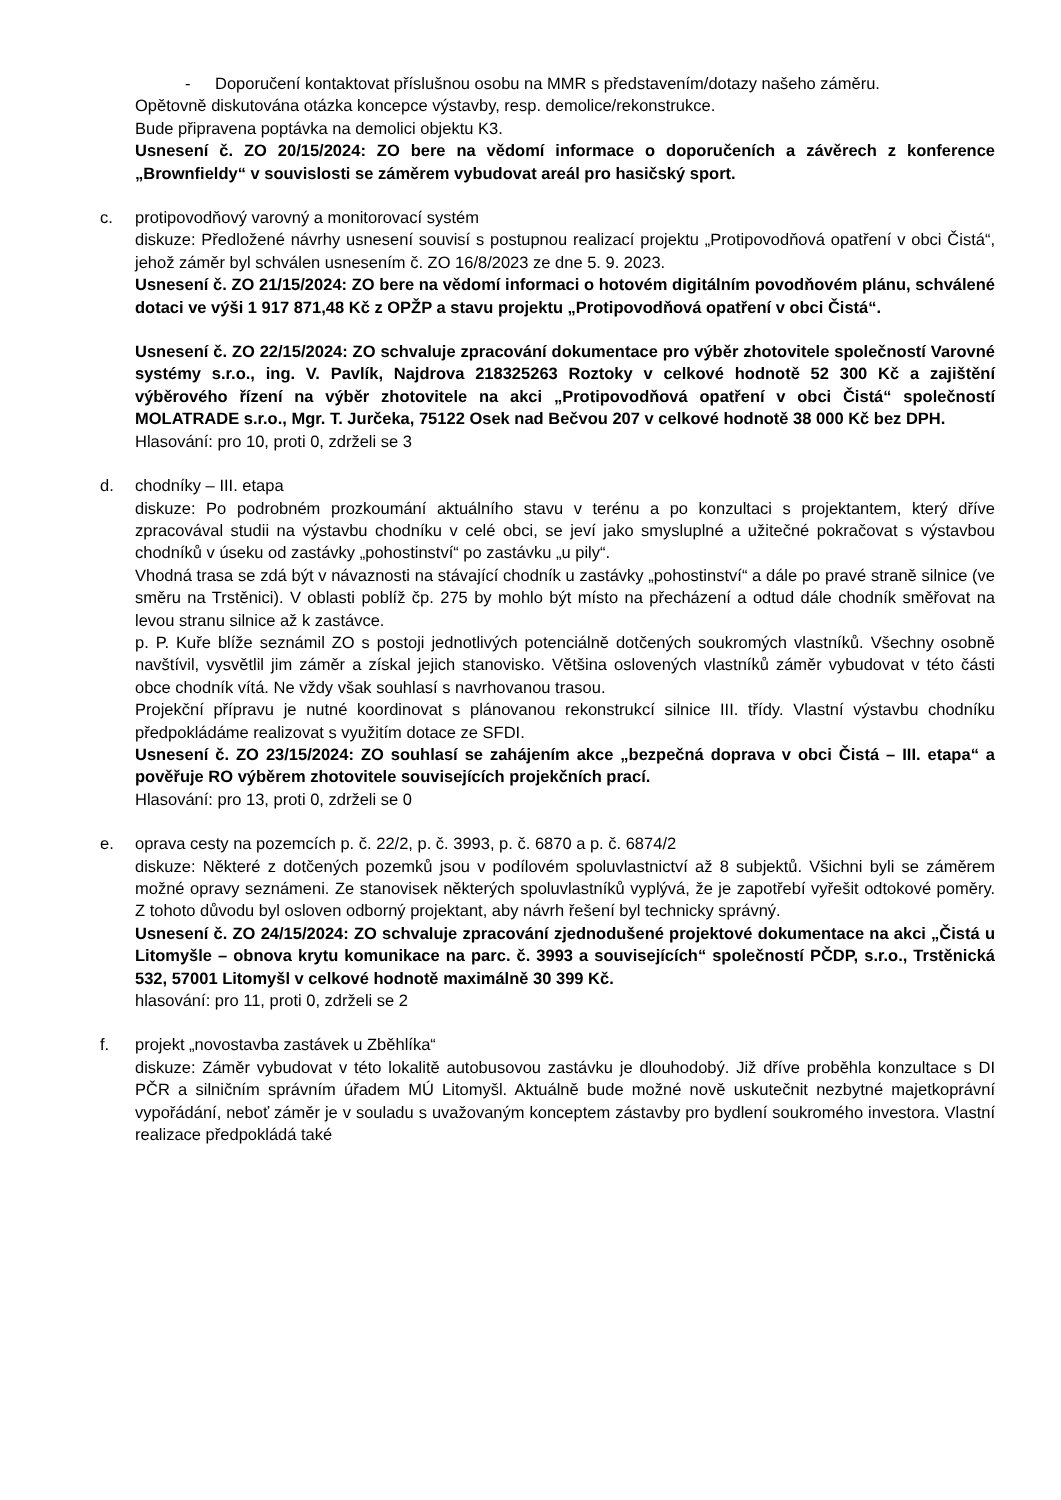-
Doporučení kontaktovat příslušnou osobu na MMR s představením/dotazy našeho záměru.
Opětovně diskutována otázka koncepce výstavby, resp. demolice/rekonstrukce.
Bude připravena poptávka na demolici objektu K3.
Usnesení č. ZO 20/15/2024: ZO bere na vědomí informace o doporučeních a závěrech z konference „Brownfieldy“ v souvislosti se záměrem vybudovat areál pro hasičský sport.
c.
protipovodňový varovný a monitorovací systém
diskuze: Předložené návrhy usnesení souvisí s postupnou realizací projektu „Protipovodňová opatření v obci Čistá“, jehož záměr byl schválen usnesením č. ZO 16/8/2023 ze dne 5. 9. 2023.
Usnesení č. ZO 21/15/2024: ZO bere na vědomí informaci o hotovém digitálním povodňovém plánu, schválené dotaci ve výši 1 917 871,48 Kč z OPŽP a stavu projektu „Protipovodňová opatření v obci Čistá“.
Usnesení č. ZO 22/15/2024: ZO schvaluje zpracování dokumentace pro výběr zhotovitele společností Varovné systémy s.r.o., ing. V. Pavlík, Najdrova 218325263 Roztoky v celkové hodnotě 52 300 Kč a zajištění výběrového řízení na výběr zhotovitele na akci „Protipovodňová opatření v obci Čistá“ společností MOLATRADE s.r.o., Mgr. T. Jurčeka, 75122 Osek nad Bečvou 207 v celkové hodnotě 38 000 Kč bez DPH.
Hlasování: pro 10, proti 0, zdrželi se 3
d.
chodníky – III. etapa
diskuze: Po podrobném prozkoumání aktuálního stavu v terénu a po konzultaci s projektantem, který dříve zpracovával studii na výstavbu chodníku v celé obci, se jeví jako smysluplné a užitečné pokračovat s výstavbou chodníků v úseku od zastávky „pohostinství“ po zastávku „u pily“.
Vhodná trasa se zdá být v návaznosti na stávající chodník u zastávky „pohostinství“ a dále po pravé straně silnice (ve směru na Trstěnici). V oblasti poblíž čp. 275 by mohlo být místo na přecházení a odtud dále chodník směřovat na levou stranu silnice až k zastávce.
p. P. Kuře blíže seznámil ZO s postoji jednotlivých potenciálně dotčených soukromých vlastníků. Všechny osobně navštívil, vysvětlil jim záměr a získal jejich stanovisko. Většina oslovených vlastníků záměr vybudovat v této části obce chodník vítá. Ne vždy však souhlasí s navrhovanou trasou.
Projekční přípravu je nutné koordinovat s plánovanou rekonstrukcí silnice III. třídy. Vlastní výstavbu chodníku předpokládáme realizovat s využitím dotace ze SFDI.
Usnesení č. ZO 23/15/2024: ZO souhlasí se zahájením akce „bezpečná doprava v obci Čistá – III. etapa“ a pověřuje RO výběrem zhotovitele souvisejících projekčních prací.
Hlasování: pro 13, proti 0, zdrželi se 0
e.
oprava cesty na pozemcích p. č. 22/2, p. č. 3993, p. č. 6870 a p. č. 6874/2
diskuze: Některé z dotčených pozemků jsou v podílovém spoluvlastnictví až 8 subjektů. Všichni byli se záměrem možné opravy seznámeni. Ze stanovisek některých spoluvlastníků vyplývá, že je zapotřebí vyřešit odtokové poměry. Z tohoto důvodu byl osloven odborný projektant, aby návrh řešení byl technicky správný.
Usnesení č. ZO 24/15/2024: ZO schvaluje zpracování zjednodušené projektové dokumentace na akci „Čistá u Litomyšle – obnova krytu komunikace na parc. č. 3993 a souvisejících“ společností PČDP, s.r.o., Trstěnická 532, 57001 Litomyšl v celkové hodnotě maximálně 30 399 Kč.
hlasování: pro 11, proti 0, zdrželi se 2
f.
projekt „novostavba zastávek u Zběhlíka“
diskuze: Záměr vybudovat v této lokalitě autobusovou zastávku je dlouhodobý. Již dříve proběhla konzultace s DI PČR a silničním správním úřadem MÚ Litomyšl. Aktuálně bude možné nově uskutečnit nezbytné majetkoprávní vypořádání, neboť záměr je v souladu s uvažovaným konceptem zástavby pro bydlení soukromého investora. Vlastní realizace předpokládá také